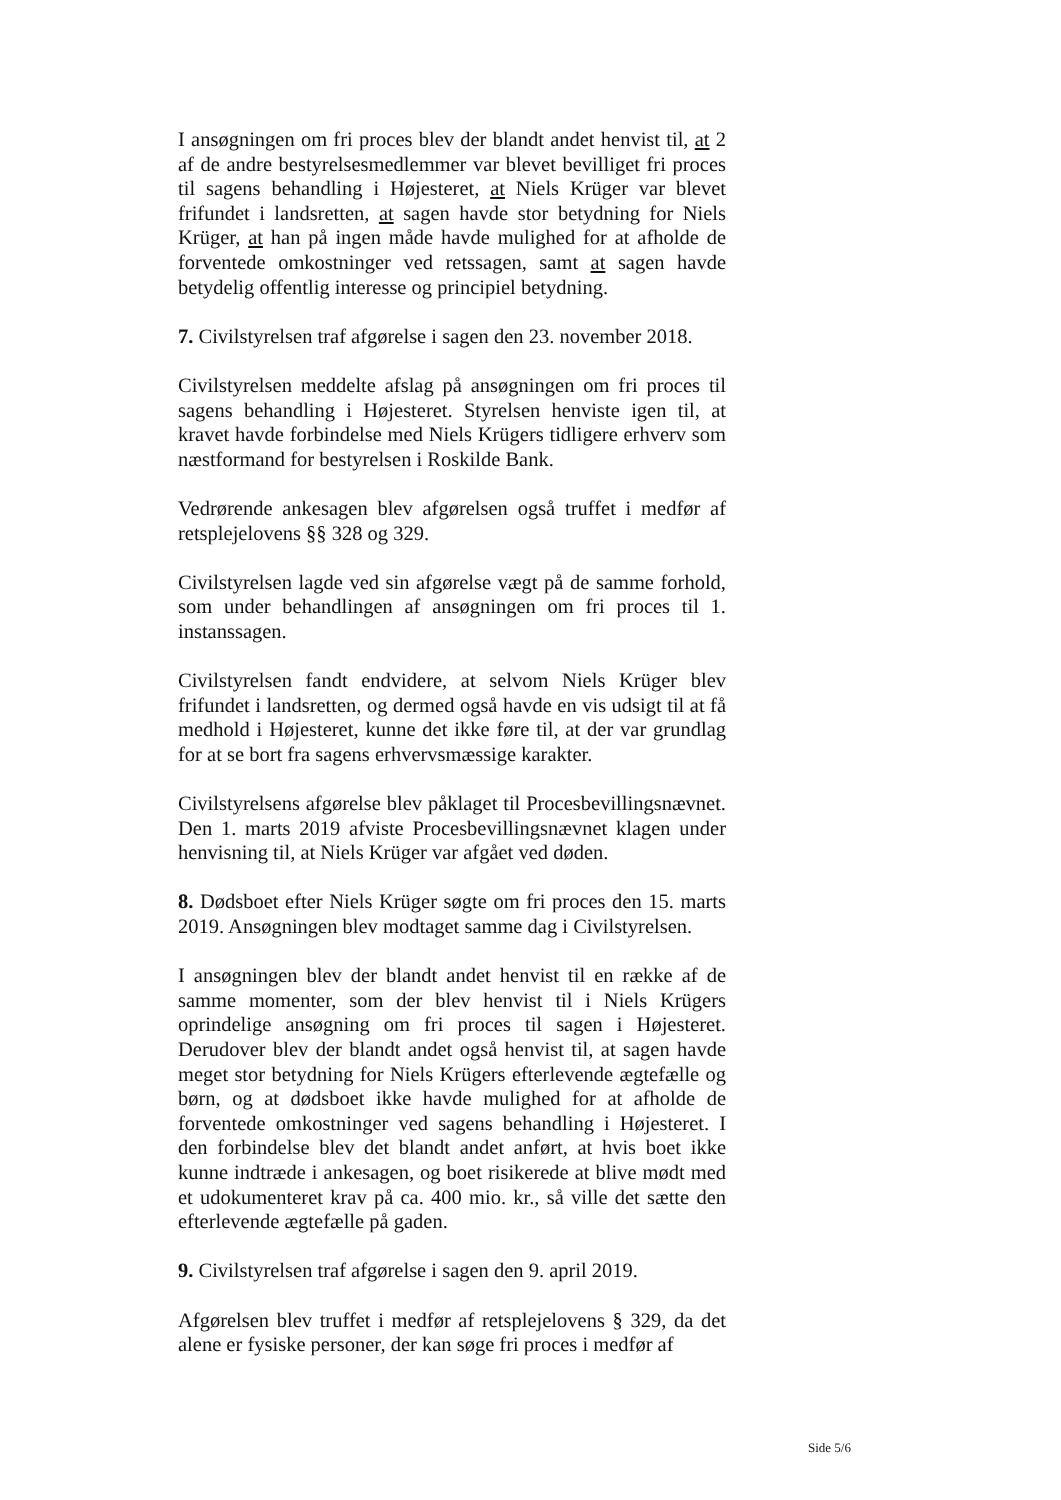I ansøgningen om fri proces blev der blandt andet henvist til, at 2 af de andre bestyrelsesmedlemmer var blevet bevilliget fri proces til sagens behandling i Højesteret, at Niels Krüger var blevet frifundet i landsretten, at sagen havde stor betydning for Niels Krüger, at han på ingen måde havde mulighed for at afholde de forventede omkostninger ved retssagen, samt at sagen havde betydelig offentlig interesse og principiel betydning.
7. Civilstyrelsen traf afgørelse i sagen den 23. november 2018.
Civilstyrelsen meddelte afslag på ansøgningen om fri proces til sagens behandling i Højesteret. Styrelsen henviste igen til, at kravet havde forbindelse med Niels Krügers tidligere erhverv som næstformand for bestyrelsen i Roskilde Bank.
Vedrørende ankesagen blev afgørelsen også truffet i medfør af retsplejelovens §§ 328 og 329.
Civilstyrelsen lagde ved sin afgørelse vægt på de samme forhold, som under behandlingen af ansøgningen om fri proces til 1. instanssagen.
Civilstyrelsen fandt endvidere, at selvom Niels Krüger blev frifundet i landsretten, og dermed også havde en vis udsigt til at få medhold i Højesteret, kunne det ikke føre til, at der var grundlag for at se bort fra sagens erhvervsmæssige karakter.
Civilstyrelsens afgørelse blev påklaget til Procesbevillingsnævnet. Den 1. marts 2019 afviste Procesbevillingsnævnet klagen under henvisning til, at Niels Krüger var afgået ved døden.
8. Dødsboet efter Niels Krüger søgte om fri proces den 15. marts 2019. Ansøgningen blev modtaget samme dag i Civilstyrelsen.
I ansøgningen blev der blandt andet henvist til en række af de samme momenter, som der blev henvist til i Niels Krügers oprindelige ansøgning om fri proces til sagen i Højesteret. Derudover blev der blandt andet også henvist til, at sagen havde meget stor betydning for Niels Krügers efterlevende ægtefælle og børn, og at dødsboet ikke havde mulighed for at afholde de forventede omkostninger ved sagens behandling i Højesteret. I den forbindelse blev det blandt andet anført, at hvis boet ikke kunne indtræde i ankesagen, og boet risikerede at blive mødt med et udokumenteret krav på ca. 400 mio. kr., så ville det sætte den efterlevende ægtefælle på gaden.
9. Civilstyrelsen traf afgørelse i sagen den 9. april 2019.
Afgørelsen blev truffet i medfør af retsplejelovens § 329, da det alene er fysiske personer, der kan søge fri proces i medfør af
Side 5/6